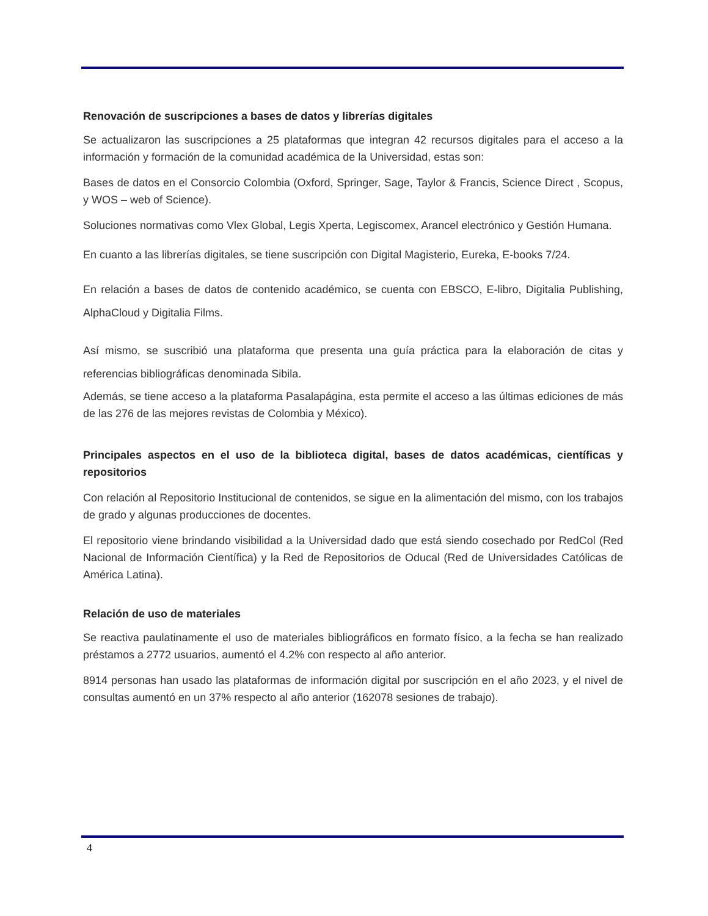Renovación de suscripciones a bases de datos y librerías digitales
Se actualizaron las suscripciones a 25 plataformas que integran 42 recursos digitales para el acceso a la información y formación de la comunidad académica de la Universidad, estas son:
Bases de datos en el Consorcio Colombia (Oxford, Springer, Sage, Taylor & Francis, Science Direct , Scopus, y WOS – web of Science).
Soluciones normativas como Vlex Global, Legis Xperta, Legiscomex, Arancel electrónico y Gestión Humana.
En cuanto a las librerías digitales, se tiene suscripción con Digital Magisterio, Eureka, E-books 7/24.
En relación a bases de datos de contenido académico, se cuenta con EBSCO, E-libro, Digitalia Publishing, AlphaCloud y Digitalia Films.
Así mismo, se suscribió una plataforma que presenta una guía práctica para la elaboración de citas y referencias bibliográficas denominada Sibila.
Además, se tiene acceso a la plataforma Pasalapágina, esta permite el acceso a las últimas ediciones de más de las 276 de las mejores revistas de Colombia y México).
Principales aspectos en el uso de la biblioteca digital, bases de datos académicas, científicas y repositorios
Con relación al Repositorio Institucional de contenidos, se sigue en la alimentación del mismo, con los trabajos de grado y algunas producciones de docentes.
El repositorio viene brindando visibilidad a la Universidad dado que está siendo cosechado por RedCol (Red Nacional de Información Científica) y la Red de Repositorios de Oducal (Red de Universidades Católicas de América Latina).
Relación de uso de materiales
Se reactiva paulatinamente el uso de materiales bibliográficos en formato físico, a la fecha se han realizado préstamos a 2772 usuarios, aumentó el 4.2% con respecto al año anterior.
8914 personas han usado las plataformas de información digital por suscripción en el año 2023, y el nivel de consultas aumentó en un 37% respecto al año anterior (162078 sesiones de trabajo).
4